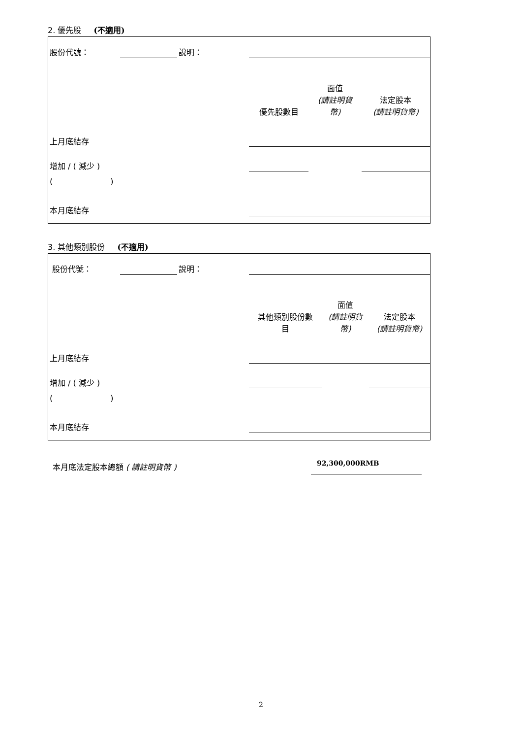2. 優先股 (不適用)
| 股份代號： | | 說明： | | | |
| | | | 優先股數目 | 面值 (請註明貨 幣) | 法定股本 (請註明貨幣) |
| 上月底結存 | | | | | |
| 增加 / ( 減少 ) | | | | | |
| ( ) | | | | | |
| 本月底結存 | | | | | |
3. 其他類別股份 (不適用)
| 股份代號： | | 說明： | | | |
| | | | 其他類別股份數 目 | 面值 (請註明貨 幣) | 法定股本 (請註明貨幣) |
| 上月底結存 | | | | | |
| 增加 / ( 減少 ) | | | | | |
| ( ) | | | | | |
| 本月底結存 | | | | | |
本月底法定股本總額 ( 請註明貨幣 ) 92,300,000RMB
2